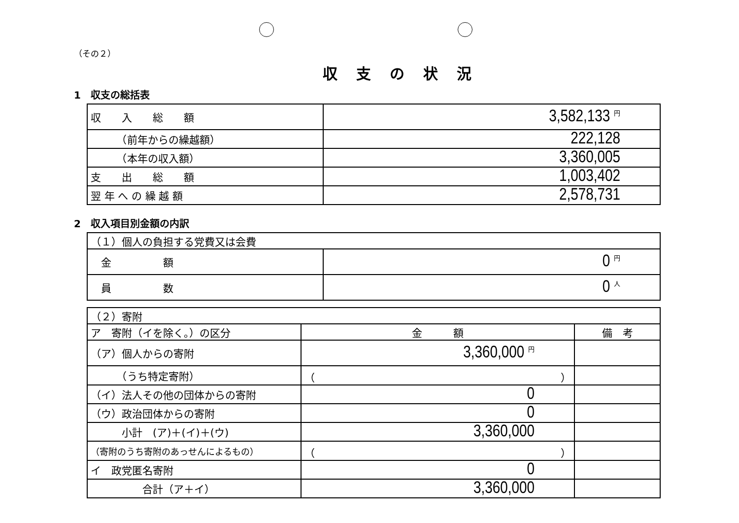（その２）
収支の状況
1　収支の総括表
| 収 入 総 額 | 3,582,133 円 |
| （前年からの繰越額） | 222,128 |
| （本年の収入額） | 3,360,005 |
| 支 出 総 額 | 1,003,402 |
| 翌 年 へ の 繰 越 額 | 2,578,731 |
2　収入項目別金額の内訳
| （１）個人の負担する党費又は会費 | |
| 金 額 | 0 円 |
| 員 数 | 0 人 |
| （２）寄附 | | |
| ア 寄附（イを除く。）の区分 | 金 額 | 備 考 |
| （ア）個人からの寄附 | 3,360,000 円 | |
| （うち特定寄附） | （ ） | |
| （イ）法人その他の団体からの寄附 | 0 | |
| （ウ）政治団体からの寄附 | 0 | |
| 小計 (ア)＋(イ)＋(ウ) | 3,360,000 | |
| （寄附のうち寄附のあっせんによるもの） | （ ） | |
| イ 政党匿名寄附 | 0 | |
| 合計（ア＋イ） | 3,360,000 | |